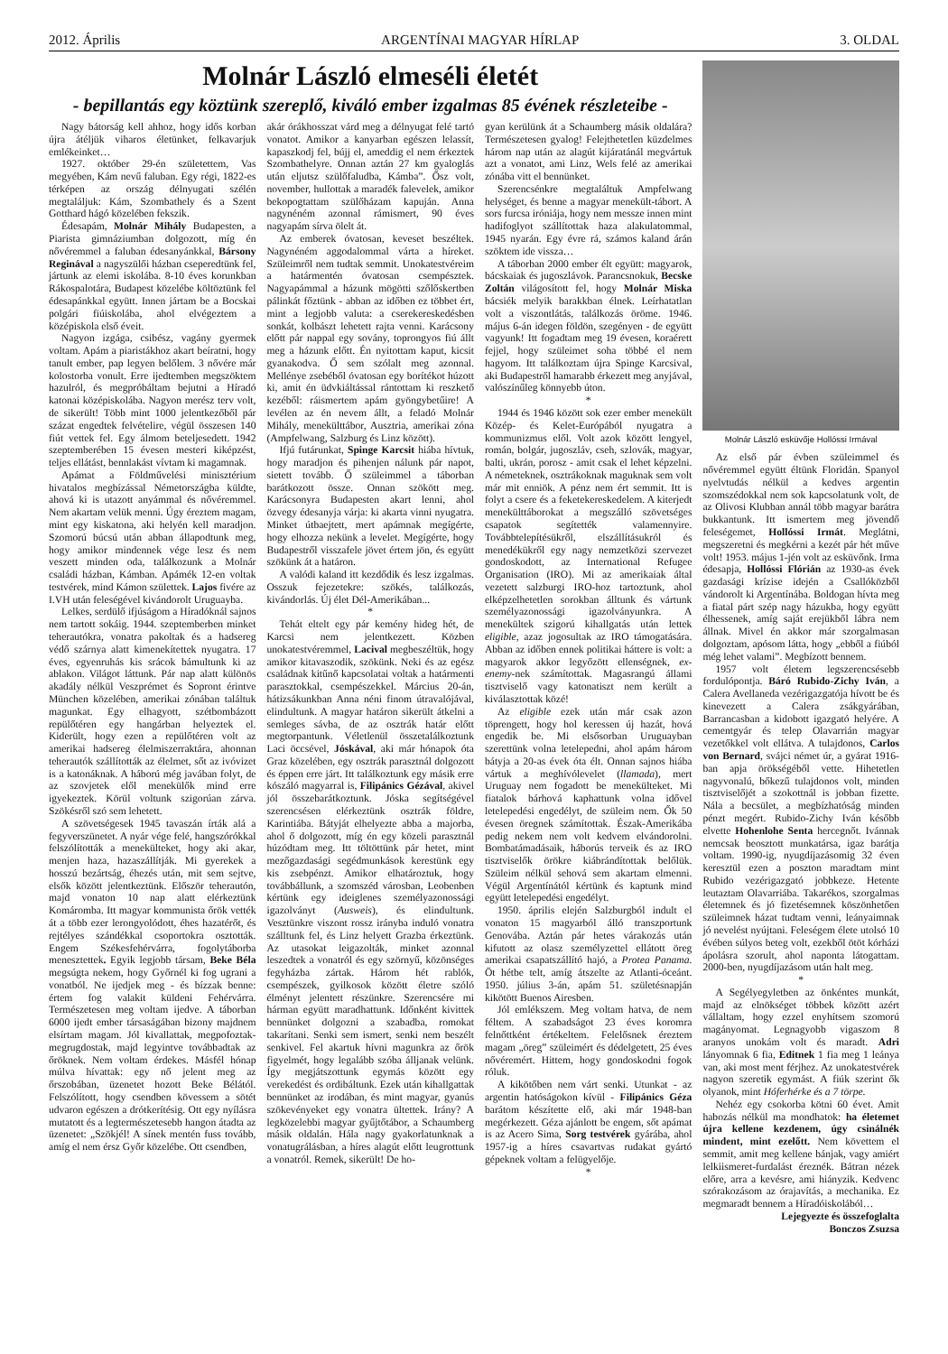2012. Április ARGENTÍNAI MAGYAR HÍRLAP 3. OLDAL
Molnár László elmeséli életét
- bepillantás egy köztünk szereplő, kiváló ember izgalmas 85 évének részleteibe -
Nagy bátorság kell ahhoz, hogy idős korban újra átéljük viharos életünket, felkavarjuk emlékeinket…
1927. október 29-én születettem, Vas megyében, Kám nevű faluban. Egy régi, 1822-es térképen az ország délnyugati szélén megtaláljuk: Kám, Szombathely és a Szent Gotthard hágó közelében fekszik.
Édesapám, Molnár Mihály Budapesten, a Piarista gimnáziumban dolgozott, míg én nővéremmel a faluban édesanyánkkal, Bársony Reginával a nagyszülői házban cseperedtünk fel, jártunk az elemi iskolába. 8-10 éves korunkban Rákospalotára, Budapest közelébe költöztünk fel édesapánkkal együtt. Innen jártam be a Bocskai polgári fiúiskolába, ahol elvégeztem a középiskola első éveit.
Nagyon izgága, csibész, vagány gyermek voltam. Apám a piaristákhoz akart beíratni, hogy tanult ember, pap legyen belőlem. 3 nővére már kolostorba vonult. Erre ijedtemben megszöktem hazulról, és megpróbáltam bejutni a Híradó katonai középiskolába. Nagyon merész terv volt, de sikerült! Több mint 1000 jelentkezőből pár százat engedtek felvételire, végül összesen 140 fiút vettek fel. Egy álmom beteljesedett. 1942 szeptemberében 15 évesen mesteri kiképzést, teljes ellátást, bennlakást vívtam ki magamnak.
Apámat a Földművelési minisztérium hivatalos megbízással Németországba küldte, ahová ki is utazott anyámmal és nővéremmel. Nem akartam velük menni. Úgy éreztem magam, mint egy kiskatona, aki helyén kell maradjon. Szomorú búcsú után abban állapodtunk meg, hogy amikor mindennek vége lesz és nem veszett minden oda, találkozunk a Molnár családi házban, Kámban. Apámék 12-en voltak testvérek, mind Kámon születtek. Lajos fivére az I.VH után feleségével kivándorolt Uruguayba.
Lelkes, serdülő ifjúságom a Híradóknál sajnos nem tartott sokáig. 1944. szeptemberben minket teherautókra, vonatra pakoltak és a hadsereg védő szárnya alatt kimenekítettek nyugatra. 17 éves, egyenruhás kis srácok bámultunk ki az ablakon. Világot láttunk. Pár nap alatt különös akadály nélkül Veszprémet és Sopront érintve München közelében, amerikai zónában találtuk magunkat. Egy elhagyott, szétbombázott repülőtéren egy hangárban helyeztek el. Kiderült, hogy ezen a repülőtéren volt az amerikai hadsereg élelmiszerraktára, ahonnan teherautók szállították az élelmet, sőt az ivóvizet is a katonáknak. A háború még javában folyt, de az szovjetek elől menekülők mind erre igyekeztek. Körül voltunk szigorúan zárva. Szökésről szó sem lehetett.
A szövetségesek 1945 tavaszán írták alá a fegyverszünetet. A nyár vége felé, hangszórókkal felszólították a menekülteket, hogy aki akar, menjen haza, hazaszállítják. Mi gyerekek a hosszú bezártság, éhezés után, mit sem sejtve, elsők között jelentkeztünk. Először teherautón, majd vonaton 10 nap alatt elérkeztünk Komáromba. Itt magyar kommunista őrök vették át a több ezer lerongyolódott, éhes hazatérőt, és rejtélyes szándékkal csoportokra osztották. Engem Székesfehérvárra, fogolytáborba menesztettek. Egyik legjobb társam, Beke Béla megsúgta nekem, hogy Győrnél ki fog ugrani a vonatból. Ne ijedjek meg - és bízzak benne: értem fog valakit küldeni Fehérvárra. Természetesen meg voltam ijedve. A táborban 6000 ijedt ember társaságában bizony majdnem elsírtam magam. Jól kivallattak, megpofoztak-megrugdostak, majd legyintve továbbadtak az őröknek. Nem voltam érdekes. Másfél hónap múlva hívattak: egy nő jelent meg az őrszobában, üzenetet hozott Beke Bélától. Felszólított, hogy csendben kövessem a sötét udvaron egészen a drótkerítésig. Ott egy nyílásra mutatott és a legtermészetesebb hangon átadta az üzenetet: „Szökjél! A sínek mentén fuss tovább, amíg el nem érsz Győr közelébe. Ott csendben,
akár órákhosszat várd meg a délnyugat felé tartó vonatot. Amikor a kanyarban egészen lelassít, kapaszkodj fel, bújj el, ameddig el nem érkeztek Szombathelyre. Onnan aztán 27 km gyaloglás után eljutsz szülőfaludba, Kámba”. Ősz volt, november, hullottak a maradék falevelek, amikor bekopogtattam szülőházam kapuján. Anna nagynéném azonnal rámismert, 90 éves nagyapám sírva ölelt át.
Az emberek óvatosan, keveset beszéltek. Nagynéném aggodalommal várta a híreket. Szüleimről nem tudtak semmit. Unokatestvéreim a határmentén óvatosan csempésztek. Nagyapámmal a házunk mögötti szőlőskertben pálinkát főztünk - abban az időben ez többet ért, mint a legjobb valuta: a cserekereskedésben sonkát, kolbászt lehetett rajta venni. Karácsony előtt pár nappal egy sovány, toprongyos fiú állt meg a házunk előtt. Én nyitottam kaput, kicsit gyanakodva. Ő sem szólalt meg azonnal. Mellénye zsebéből óvatosan egy borítékot húzott ki, amit én üdvkiáltással rántottam ki reszkető kezéből: ráismertem apám gyöngybetűire! A levélen az én nevem állt, a feladó Molnár Mihály, menekülttábor, Ausztria, amerikai zóna (Ampfelwang, Salzburg és Linz között).
Ifjú futárunkat, Spinge Karcsit hiába hívtuk, hogy maradjon és pihenjen nálunk pár napot, sietett tovább. Ő szüleimmel a táborban barátkozott össze. Onnan szökött meg. Karácsonyra Budapesten akart lenni, ahol özvegy édesanyja várja: ki akarta vinni nyugatra. Minket útbaejtett, mert apámnak megígérte, hogy elhozza nekünk a levelet. Megígérte, hogy Budapestről visszafele jövet értem jön, és együtt szökünk át a határon.
A valódi kaland itt kezdődik és lesz izgalmas. Osszuk fejezetekre: szökés, találkozás, kivándorlás. Új élet Dél-Amerikában...
*
Tehát eltelt egy pár kemény hideg hét, de Karcsi nem jelentkezett. Közben unokatestvéremmel, Lacival megbeszéltük, hogy amikor kitavaszodik, szökünk. Neki és az egész családnak kitűnő kapcsolatai voltak a határmenti parasztokkal, csempészekkel. Március 20-án, hátizsákunkban Anna néni finom útravalójával, elindultunk. A magyar határon sikerült átkelni a semleges sávba, de az osztrák határ előtt megtorpantunk. Véletlenül összetalálkoztunk Laci öccsével, Jóskával, aki már hónapok óta Graz közelében, egy osztrák parasztnál dolgozott és éppen erre járt. Itt találkoztunk egy másik erre kószáló magyarral is, Filipánics Gézával, akivel jól összebarátkoztunk. Jóska segítségével szerencsésen elérkeztünk osztrák földre, Karintiába. Bátyját elhelyezte abba a majorba, ahol ő dolgozott, míg én egy közeli parasztnál húzódtam meg. Itt töltöttünk pár hetet, mint mezőgazdasági segédmunkások kerestünk egy kis zsebpénzt. Amikor elhatároztuk, hogy továbbállunk, a szomszéd városban, Leobenben kértünk egy ideiglenes személyazonossági igazolványt (Ausweis), és elindultunk. Vesztünkre viszont rossz irányba induló vonatra szálltunk fel, és Linz helyett Grazba érkeztünk. Az utasokat leigazolták, minket azonnal leszedtek a vonatról és egy szörnyű, közönséges fegyházba zártak. Három hét rablók, csempészek, gyilkosok között életre szóló élményt jelentett részünkre. Szerencsére mi hárman együtt maradhattunk. Időnként kivittek bennünket dolgozni a szabadba, romokat takarítani. Senki sem ismert, senki nem beszélt senkivel. Fel akartuk hívni magunkra az őrök figyelmét, hogy legalább szóba álljanak velünk. Így megjátszottunk egymás között egy verekedést és ordibáltunk. Ezek után kihallgattak bennünket az irodában, és mint magyar, gyanús szökevényeket egy vonatra ültettek. Irány? A legközelebbi magyar gyűjtőtábor, a Schaumberg másik oldalán. Hála nagy gyakorlatunknak a vonatugrálásban, a híres alagút előtt leugrottunk a vonatról. Remek, sikerült! De ho-
gyan kerülünk át a Schaumberg másik oldalára? Természetesen gyalog! Felejthetetlen küzdelmes három nap után az alagút kijáratánál megvártuk azt a vonatot, ami Linz, Wels felé az amerikai zónába vitt el bennünket.
Szerencsénkre megtaláltuk Ampfelwang helységet, és benne a magyar menekült-tábort. A sors furcsa iróniája, hogy nem messze innen mint hadifoglyot szállítottak haza alakulatommal, 1945 nyarán. Egy évre rá, számos kaland árán szöktem ide vissza…
A táborban 2000 ember élt együtt: magyarok, bácskaiak és jugoszlávok. Parancsnokuk, Becske Zoltán világosított fel, hogy Molnár Miska bácsiék melyik barakkban élnek. Leírhatatlan volt a viszontlátás, találkozás öröme. 1946. május 6-án idegen földön, szegényen - de együtt vagyunk! Itt fogadtam meg 19 évesen, koraérett fejjel, hogy szüleimet soha többé el nem hagyom. Itt találkoztam újra Spinge Karcsival, aki Budapestről hamarabb érkezett meg anyjával, valószínűleg könnyebb úton.
*
1944 és 1946 között sok ezer ember menekült Közép- és Kelet-Európából nyugatra a kommunizmus elől. Volt azok között lengyel, román, bolgár, jugoszláv, cseh, szlovák, magyar, balti, ukrán, porosz - amit csak el lehet képzelni. A németeknek, osztrákoknak maguknak sem volt már mit enniök. A pénz nem ért semmit. Itt is folyt a csere és a feketekereskedelem. A kiterjedt menekülttáborokat a megszálló szövetséges csapatok segítették valamennyire. Továbbtelepítésükről, elszállításukról és menedékükről egy nagy nemzetközi szervezet gondoskodott, az International Refugee Organisation (IRO). Mi az amerikaiak által vezetett salzburgi IRO-hoz tartoztunk, ahol elképzelhetetlen sorokban álltunk és vártunk személyazonossági igazolványunkra. A menekültek szigorú kihallgatás után lettek eligible, azaz jogosultak az IRO támogatására. Abban az időben ennek politikai háttere is volt: a magyarok akkor legyőzött ellenségnek, ex-enemy-nek számítottak. Magasrangú állami tisztviselő vagy katonatiszt nem került a kiválasztottak közé!
Az eligible ezek után már csak azon töprengett, hogy hol keressen új hazát, hová engedik be. Mi elsősorban Uruguayban szerettünk volna letelepedni, ahol apám három bátyja a 20-as évek óta élt. Onnan sajnos hiába vártuk a meghívólevelet (llamada), mert Uruguay nem fogadott be menekülteket. Mi fiatalok bárhová kaphattunk volna idővel letelepedési engedélyt, de szüleim nem. Ők 50 évesen öregnek számítottak. Észak-Amerikába pedig nekem nem volt kedvem elvándorolni. Bombatámadásaik, háborús terveik és az IRO tisztviselők örökre kiábrándítottak belőlük. Szüleim nélkül sehová sem akartam elmenni. Végül Argentínától kértünk és kaptunk mind együtt letelepedési engedélyt.
1950. április elején Salzburgból indult el vonaton 15 magyarból álló transzportunk Genovába. Aztán pár hetes várakozás után kifutott az olasz személyzettel ellátott öreg amerikai csapatszállító hajó, a Protea Panama. Öt hétbe telt, amíg átszelte az Atlanti-óceánt. 1950. július 3-án, apám 51. születésnapján kikötött Buenos Airesben.
Jól emlékszem. Meg voltam hatva, de nem féltem. A szabadságot 23 éves koromra felnőttként értékeltem. Felelősnek éreztem magam „öreg” szüleimért és dédelgetett, 25 éves nővéremért. Hittem, hogy gondoskodni fogok róluk.
A kikötőben nem várt senki. Utunkat - az argentin hatóságokon kívül - Filipánics Géza barátom készítette elő, aki már 1948-ban megérkezett. Géza ajánlott be engem, sőt apámat is az Acero Sima, Sorg testvérek gyárába, ahol 1957-ig a híres csavartvas rudakat gyártó gépeknek voltam a felügyelője.
*
Molnár László esküvője Hollóssi Irmával
Az első pár évben szüleimmel és nővéremmel együtt éltünk Floridán. Spanyol nyelvtudás nélkül a kedves argentin szomszédokkal nem sok kapcsolatunk volt, de az Olivosi Klubban annál több magyar barátra bukkantunk. Itt ismertem meg jövendő feleségemet, Hollóssi Irmát. Meglátni, megszeretni és megkérni a kezét pár hét műve volt! 1953. május 1-jén volt az esküvőnk. Irma édesapja, Hollóssi Flórián az 1930-as évek gazdasági krízise idején a Csallóközből vándorolt ki Argentínába. Boldogan hívta meg a fiatal párt szép nagy házukba, hogy együtt élhessenek, amíg saját erejükből lábra nem állnak. Mivel én akkor már szorgalmasan dolgoztam, apósom látta, hogy „ebből a fiúból még lehet valami”. Megbízott bennem.
1957 volt életem legszerencsésebb fordulópontja. Báró Rubido-Zichy Iván, a Calera Avellaneda vezérigazgatója hívott be és kinevezett a Calera zsákgyárában, Barrancasban a kidobott igazgató helyére. A cementgyár és telep Olavarrián magyar vezetőkkel volt ellátva. A tulajdonos, Carlos von Bernard, svájci német úr, a gyárat 1916-ban apja örökségéből vette. Hihetetlen nagyvonalú, bőkezű tulajdonos volt, minden tisztviselőjét a szokottnál is jobban fizette. Nála a becsület, a megbízhatóság minden pénzt megért. Rubido-Zichy Iván később elvette Hohenlohe Senta hercegnőt. Ivánnak nemcsak beosztott munkatársa, igaz barátja voltam. 1990-ig, nyugdíjazásomig 32 éven keresztül ezen a poszton maradtam mint Rubido vezérigazgató jobbkeze. Hetente leutaztam Olavarriába. Takarékos, szorgalmas életemnek és jó fizetésemnek köszönhetően szüleimnek házat tudtam venni, leányaimnak jó nevelést nyújtani. Feleségem élete utolsó 10 évében súlyos beteg volt, ezekből ötöt kórházi ápolásra szorult, ahol naponta látogattam. 2000-ben, nyugdíjazásom után halt meg.
*
A Segélyegyletben az önkéntes munkát, majd az elnökséget többek között azért vállaltam, hogy ezzel enyhítsem szomorú magányomat. Legnagyobb vigaszom 8 aranyos unokám volt és maradt. Adri lányomnak 6 fia, Editnek 1 fia meg 1 leánya van, aki most ment férjhez. Az unokatestvérek nagyon szeretik egymást. A fiúk szerint ők olyanok, mint Hóferhérke és a 7 törpe.
Nehéz egy csokorba kötni 60 évet. Amit habozás nélkül ma mondhatok: ha életemet újra kellene kezdenem, úgy csinálnék mindent, mint ezelőtt. Nem követtem el semmit, amit meg kellene bánjak, vagy amiért lelkiismeret-furdalást éreznék. Bátran nézek előre, arra a kevésre, ami hiányzik. Kedvenc szórakozásom az órajavítás, a mechanika. Ez megmaradt bennem a Híradóiskolából…
Lejegyezte és összefoglalta
Bonczos Zsuzsa